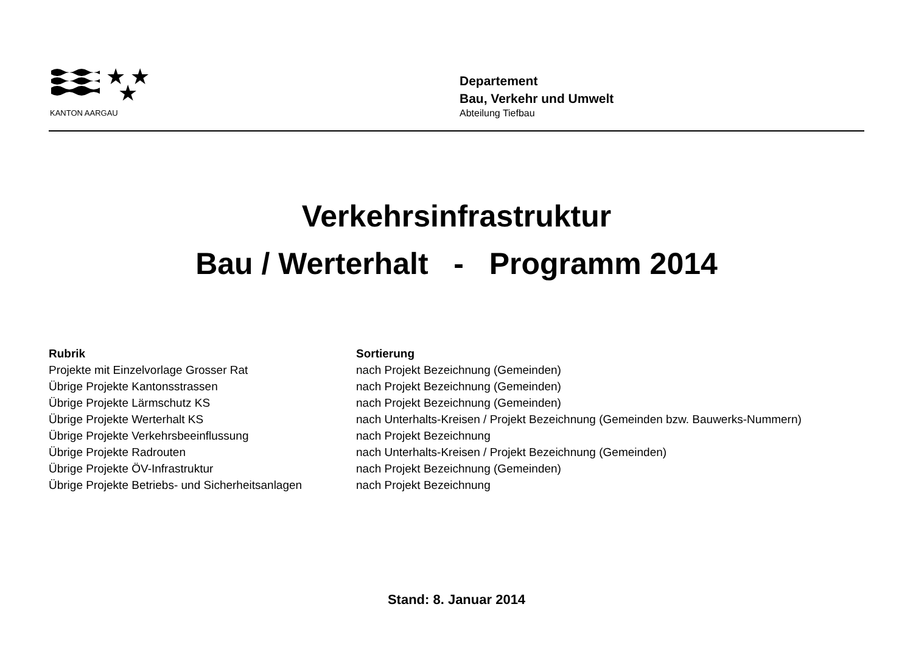★
★
★
KANTON AARGAU
Departement
Bau, Verkehr und Umwelt
Abteilung Tiefbau
Verkehrsinfrastruktur
Bau / Werterhalt - Programm 2014
| Rubrik | Sortierung |
| --- | --- |
| Projekte mit Einzelvorlage Grosser Rat | nach Projekt Bezeichnung (Gemeinden) |
| Übrige Projekte Kantonsstrassen | nach Projekt Bezeichnung (Gemeinden) |
| Übrige Projekte Lärmschutz KS | nach Projekt Bezeichnung (Gemeinden) |
| Übrige Projekte Werterhalt KS | nach Unterhalts-Kreisen / Projekt Bezeichnung (Gemeinden bzw. Bauwerks-Nummern) |
| Übrige Projekte Verkehrsbeeinflussung | nach Projekt Bezeichnung |
| Übrige Projekte Radrouten | nach Unterhalts-Kreisen / Projekt Bezeichnung (Gemeinden) |
| Übrige Projekte ÖV-Infrastruktur | nach Projekt Bezeichnung (Gemeinden) |
| Übrige Projekte Betriebs- und Sicherheitsanlagen | nach Projekt Bezeichnung |
Stand: 8. Januar 2014